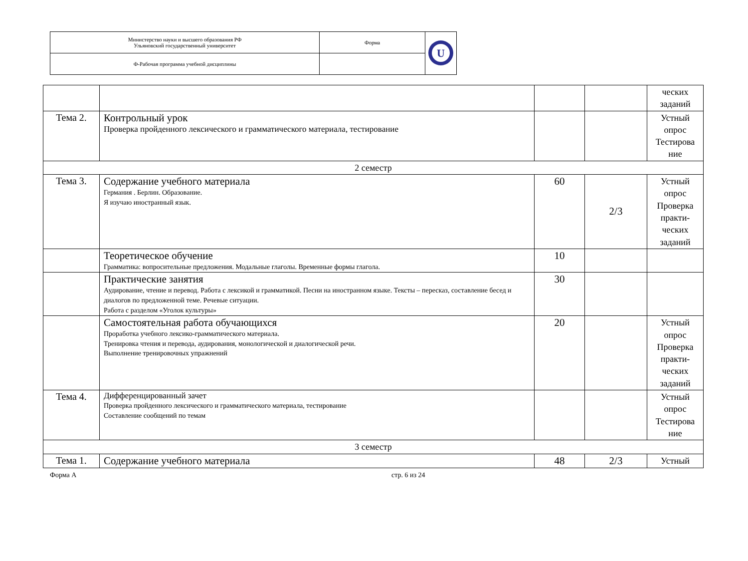| Министерство науки и высшего образования РФ Ульяновский государственный университет | Форма | U |
| Ф-Рабочая программа учебной дисциплины | | |
| | | | | ческих заданий |
| Тема 2. | Контрольный урок Проверка пройденного лексического и грамматического материала, тестирование | | | Устный опрос Тестирова ние |
| 2 семестр | | | | |
| Тема 3. | Содержание учебного материала Германия . Берлин. Образование. Я изучаю иностранный язык. | 60 | 2/3 | Устный опрос Проверка практи-ческих заданий |
| | Теоретическое обучение Грамматика: вопросительные предложения. Модальные глаголы. Временные формы глагола. | 10 | | |
| | Практические занятия Аудирование, чтение и перевод. Работа с лексикой и грамматикой. Песни на иностранном языке. Тексты – пересказ, составление бесед и диалогов по предложенной теме. Речевые ситуации. Работа с разделом «Уголок культуры» | 30 | | |
| | Самостоятельная работа обучающихся Проработка учебного лексико-грамматического материала. Тренировка чтения и перевода, аудирования, монологической и диалогической речи. Выполнение тренировочных упражнений | 20 | | Устный опрос Проверка практи-ческих заданий |
| Тема 4. | Дифференцированный зачет Проверка пройденного лексического и грамматического материала, тестирование Составление сообщений по темам | | | Устный опрос Тестирова ние |
| 3 семестр | | | | |
| Тема 1. | Содержание учебного материала | 48 | 2/3 | Устный |
Форма А стр. 6 из 24